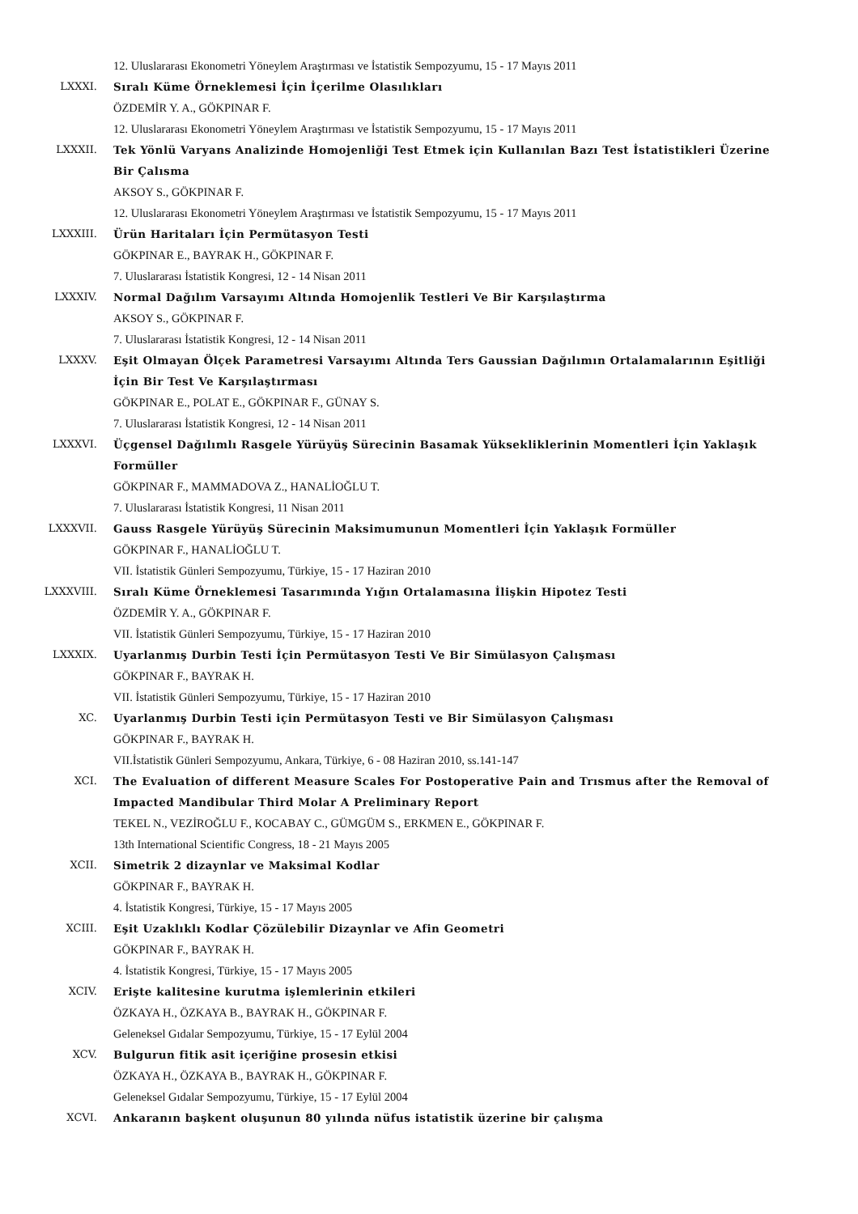12. Uluslararası Ekonometri Yöneylem Araştırması ve İstatistik Sempozyumu, 15 - 17 Mayıs 2011
LXXXI. Sıralı Küme Örneklemesi İçin İçerilme Olasılıkları
ÖZDEMİR Y. A., GÖKPINAR F.
12. Uluslararası Ekonometri Yöneylem Araştırması ve İstatistik Sempozyumu, 15 - 17 Mayıs 2011
LXXXII. Tek Yönlü Varyans Analizinde Homojenliği Test Etmek için Kullanılan Bazı Test İstatistikleri Üzerine Bir Çalısma
AKSOY S., GÖKPINAR F.
12. Uluslararası Ekonometri Yöneylem Araştırması ve İstatistik Sempozyumu, 15 - 17 Mayıs 2011
LXXXIII. Ürün Haritaları İçin Permütasyon Testi
GÖKPINAR E., BAYRAK H., GÖKPINAR F.
7. Uluslararası İstatistik Kongresi, 12 - 14 Nisan 2011
LXXXIV. Normal Dağılım Varsayımı Altında Homojenlik Testleri Ve Bir Karşılaştırma
AKSOY S., GÖKPINAR F.
7. Uluslararası İstatistik Kongresi, 12 - 14 Nisan 2011
LXXXV. Eşit Olmayan Ölçek Parametresi Varsayımı Altında Ters Gaussian Dağılımın Ortalamalarının Eşitliği İçin Bir Test Ve Karşılaştırması
GÖKPINAR E., POLAT E., GÖKPINAR F., GÜNAY S.
7. Uluslararası İstatistik Kongresi, 12 - 14 Nisan 2011
LXXXVI. Üçgensel Dağılımlı Rasgele Yürüyüş Sürecinin Basamak Yüksekliklerinin Momentleri İçin Yaklaşık Formüller
GÖKPINAR F., MAMMADOVA Z., HANALİOĞLU T.
7. Uluslararası İstatistik Kongresi, 11 Nisan 2011
LXXXVII. Gauss Rasgele Yürüyüş Sürecinin Maksimumunun Momentleri İçin Yaklaşık Formüller
GÖKPINAR F., HANALİOĞLU T.
VII. İstatistik Günleri Sempozyumu, Türkiye, 15 - 17 Haziran 2010
LXXXVIII. Sıralı Küme Örneklemesi Tasarımında Yığın Ortalamasına İlişkin Hipotez Testi
ÖZDEMİR Y. A., GÖKPINAR F.
VII. İstatistik Günleri Sempozyumu, Türkiye, 15 - 17 Haziran 2010
LXXXIX. Uyarlanmış Durbin Testi İçin Permütasyon Testi Ve Bir Simülasyon Çalışması
GÖKPINAR F., BAYRAK H.
VII. İstatistik Günleri Sempozyumu, Türkiye, 15 - 17 Haziran 2010
XC. Uyarlanmış Durbin Testi için Permütasyon Testi ve Bir Simülasyon Çalışması
GÖKPINAR F., BAYRAK H.
VII.İstatistik Günleri Sempozyumu, Ankara, Türkiye, 6 - 08 Haziran 2010, ss.141-147
XCI. The Evaluation of different Measure Scales For Postoperative Pain and Trısmus after the Removal of Impacted Mandibular Third Molar A Preliminary Report
TEKEL N., VEZİROĞLU F., KOCABAY C., GÜMGÜM S., ERKMEN E., GÖKPINAR F.
13th International Scientific Congress, 18 - 21 Mayıs 2005
XCII. Simetrik 2 dizaynlar ve Maksimal Kodlar
GÖKPINAR F., BAYRAK H.
4. İstatistik Kongresi, Türkiye, 15 - 17 Mayıs 2005
XCIII. Eşit Uzaklıklı Kodlar Çözülebilir Dizaynlar ve Afin Geometri
GÖKPINAR F., BAYRAK H.
4. İstatistik Kongresi, Türkiye, 15 - 17 Mayıs 2005
XCIV. Erişte kalitesine kurutma işlemlerinin etkileri
ÖZKAYA H., ÖZKAYA B., BAYRAK H., GÖKPINAR F.
Geleneksel Gıdalar Sempozyumu, Türkiye, 15 - 17 Eylül 2004
XCV. Bulgurun fitik asit içeriğine prosesin etkisi
ÖZKAYA H., ÖZKAYA B., BAYRAK H., GÖKPINAR F.
Geleneksel Gıdalar Sempozyumu, Türkiye, 15 - 17 Eylül 2004
XCVI. Ankaranın başkent oluşunun 80 yılında nüfus istatistik üzerine bir çalışma